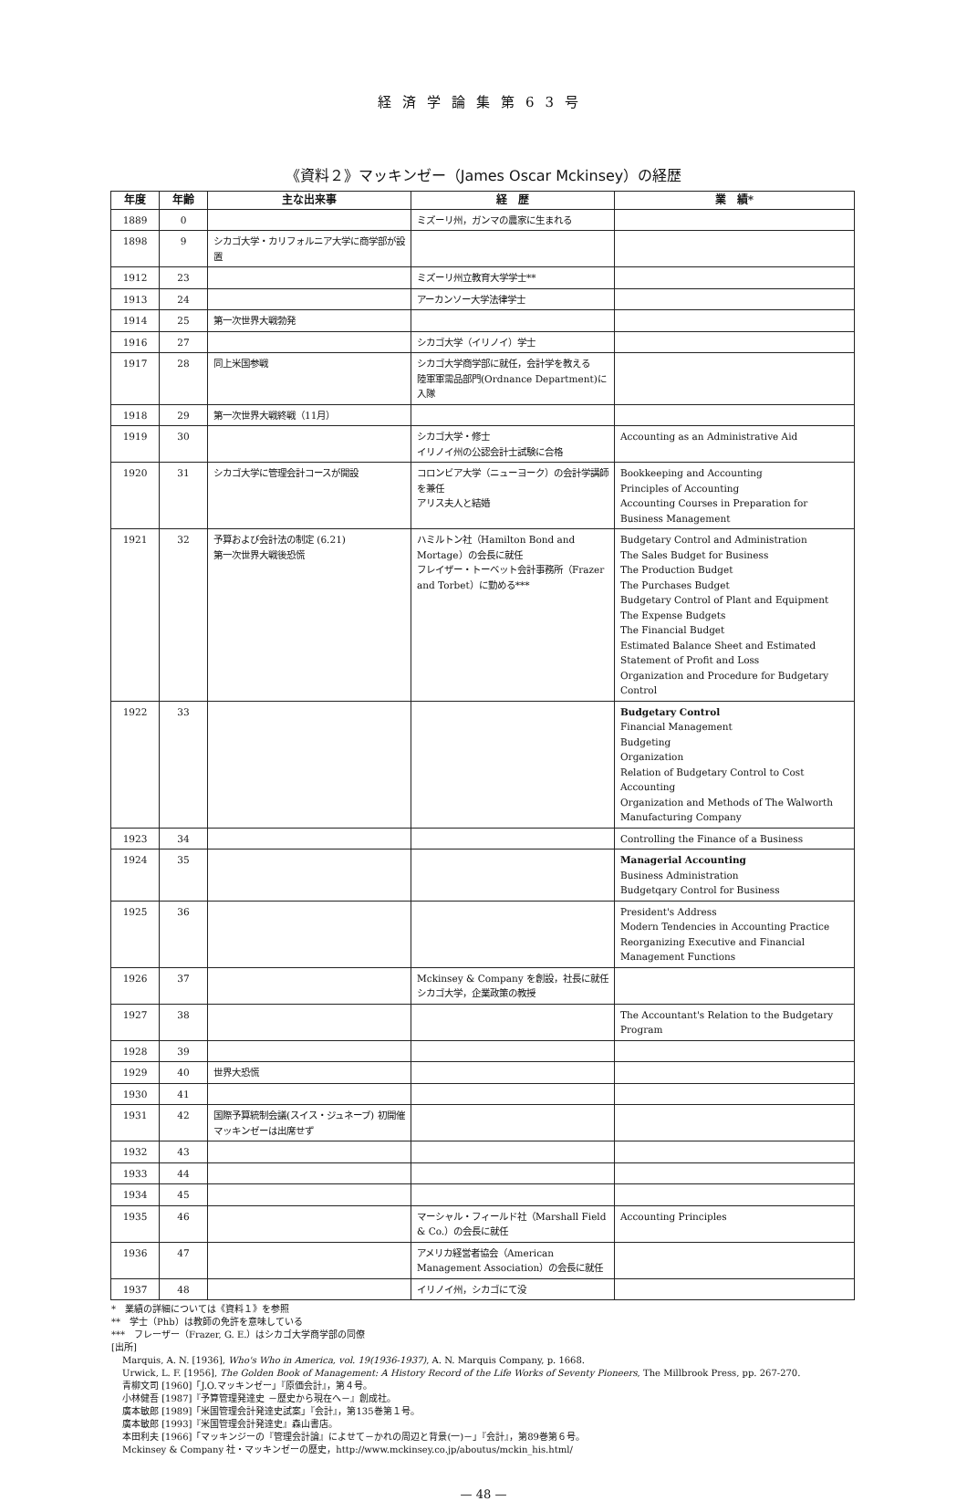経済学論集第63号
《資料２》マッキンゼー（James Oscar Mckinsey）の経歴
| 年度 | 年齢 | 主な出来事 | 経 歴 | 業 績* |
| --- | --- | --- | --- | --- |
| 1889 | 0 | | ミズーリ州，ガンマの農家に生まれる | |
| 1898 | 9 | シカゴ大学・カリフォルニア大学に商学部が設置 | | |
| 1912 | 23 | | ミズーリ州立教育大学学士** | |
| 1913 | 24 | | アーカンソー大学法律学士 | |
| 1914 | 25 | 第一次世界大戦勃発 | | |
| 1916 | 27 | | シカゴ大学（イリノイ）学士 | |
| 1917 | 28 | 同上米国参戦 | シカゴ大学商学部に就任，会計学を教える 陸軍軍需品部門(Ordnance Department)に入隊 | |
| 1918 | 29 | 第一次世界大戦終戦（11月） | | |
| 1919 | 30 | | シカゴ大学・修士 イリノイ州の公認会計士試験に合格 | Accounting as an Administrative Aid |
| 1920 | 31 | シカゴ大学に管理会計コースが開設 | コロンビア大学（ニューヨーク）の会計学講師を兼任 アリス夫人と結婚 | Bookkeeping and Accounting Principles of Accounting Accounting Courses in Preparation for Business Management |
| 1921 | 32 | 予算および会計法の制定 (6.21) 第一次世界大戦後恐慌 | ハミルトン社（Hamilton Bond and Mortage）の会長に就任 フレイザー・トーベット会計事務所（Frazer and Torbet）に勤める*** | Budgetary Control and Administration The Sales Budget for Business The Production Budget The Purchases Budget Budgetary Control of Plant and Equipment The Expense Budgets The Financial Budget Estimated Balance Sheet and Estimated Statement of Profit and Loss Organization and Procedure for Budgetary Control |
| 1922 | 33 | | | Budgetary Control Financial Management Budgeting Organization Relation of Budgetary Control to Cost Accounting Organization and Methods of The Walworth Manufacturing Company |
| 1923 | 34 | | | Controlling the Finance of a Business |
| 1924 | 35 | | | Managerial Accounting Business Administration Budgetqary Control for Business |
| 1925 | 36 | | | President's Address Modern Tendencies in Accounting Practice Reorganizing Executive and Financial Management Functions |
| 1926 | 37 | | Mckinsey & Company を創設，社長に就任 シカゴ大学，企業政策の教授 | |
| 1927 | 38 | | | The Accountant's Relation to the Budgetary Program |
| 1928 | 39 | | | |
| 1929 | 40 | 世界大恐慌 | | |
| 1930 | 41 | | | |
| 1931 | 42 | 国際予算統制会議(スイス・ジュネーブ) 初開催 マッキンゼーは出席せず | | |
| 1932 | 43 | | | |
| 1933 | 44 | | | |
| 1934 | 45 | | | |
| 1935 | 46 | | マーシャル・フィールド社（Marshall Field & Co.）の会長に就任 | Accounting Principles |
| 1936 | 47 | | アメリカ経営者協会（American Management Association）の会長に就任 | |
| 1937 | 48 | | イリノイ州，シカゴにて没 | |
*　業績の詳細については《資料１》を参照
**　学士（Phb）は教師の免許を意味している
***　フレーザー（Frazer, G. E.）はシカゴ大学商学部の同僚
[出所]
Marquis, A. N. [1936], Who's Who in America, vol. 19(1936-1937), A. N. Marquis Company, p. 1668.
Urwick, L. F. [1956], The Golden Book of Management: A History Record of the Life Works of Seventy Pioneers, The Millbrook Press, pp. 267-270.
青柳文司 [1960]「J.O.マッキンゼー」『原価会計』，第４号。
小林健吾 [1987]『予算管理発達史 －歴史から現在へ－』創成社。
廣本敏郎 [1989]「米国管理会計発達史試案」『会計』，第135巻第１号。
廣本敏郎 [1993]『米国管理会計発達史』森山書店。
本田利夫 [1966]「マッキンジーの『管理会計論』によせて－かれの周辺と背景(一)－」『会計』，第89巻第６号。
Mckinsey & Company 社・マッキンゼーの歴史，http://www.mckinsey.co.jp/aboutus/mckin_his.html/
— 48 —